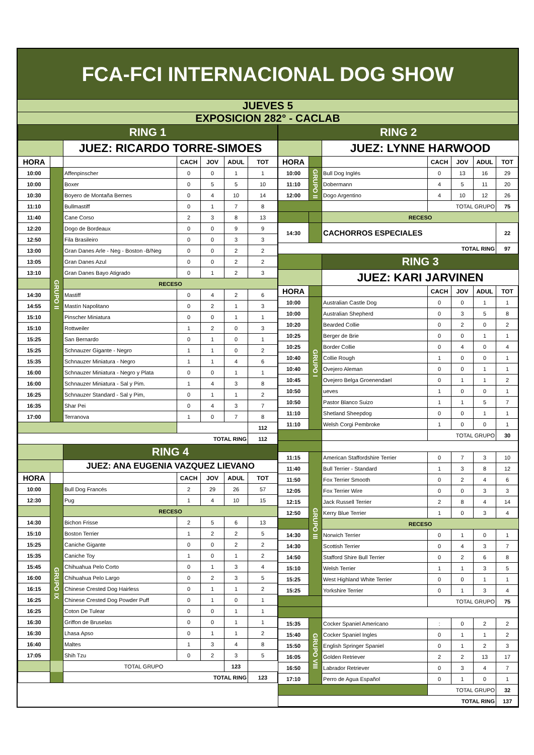FCA-FCI INTERNACIONAL DOG SHOW
JUEVES 5
EXPOSICION 282° - CACLAB
| RING 1 | | | | | | |
| | | JUEZ: RICARDO TORRE-SIMOES | | | | |
| HORA | | | CACH | JOV | ADUL | TOT |
| 10:00 | GRUPO II | Affenpinscher | 0 | 0 | 1 | 1 |
| 10:00 | | Boxer | 0 | 5 | 5 | 10 |
| 10:30 | | Boyero de Montaña Bernes | 0 | 4 | 10 | 14 |
| 11:10 | | Bullmastiff | 0 | 1 | 7 | 8 |
| 11:40 | | Cane Corso | 2 | 3 | 8 | 13 |
| 12:20 | | Dogo de Bordeaux | 0 | 0 | 9 | 9 |
| 12:50 | | Fila Brasileiro | 0 | 0 | 3 | 3 |
| 13:00 | | Gran Danes Arle - Neg - Boston -B/Neg | 0 | 0 | 2 | 2 |
| 13:05 | | Gran Danes Azul | 0 | 0 | 2 | 2 |
| 13:10 | | Gran Danes Bayo Atigrado | 0 | 1 | 2 | 3 |
| | | RECESO | | | | |
| 14:30 | | Mastiff | 0 | 4 | 2 | 6 |
| 14:55 | | Mastín Napolitano | 0 | 2 | 1 | 3 |
| 15:10 | | Pinscher Miniatura | 0 | 0 | 1 | 1 |
| 15:10 | | Rottweiler | 1 | 2 | 0 | 3 |
| 15:25 | | San Bernardo | 0 | 1 | 0 | 1 |
| 15:25 | | Schnauzer Gigante - Negro | 1 | 1 | 0 | 2 |
| 15:35 | | Schnauzer Miniatura - Negro | 1 | 1 | 4 | 6 |
| 16:00 | | Schnauzer Miniatura - Negro y Plata | 0 | 0 | 1 | 1 |
| 16:00 | | Schnauzer Miniatura - Sal y Pim. | 1 | 4 | 3 | 8 |
| 16:25 | | Schnauzer Standard - Sal y Pim, | 0 | 1 | 1 | 2 |
| 16:35 | | Shar Pei | 0 | 4 | 3 | 7 |
| 17:00 | | Terranova | 1 | 0 | 7 | 8 |
| | | | | | | 112 |
| TOTAL RING | | | | | | 112 |
| | | RING 4 | | | | |
| | | JUEZ: ANA EUGENIA VAZQUEZ LIEVANO | | | | |
| HORA | | | CACH | JOV | ADUL | TOT |
| 10:00 | GRUPO IX | Bull Dog Francés | 2 | 29 | 26 | 57 |
| 12:30 | | Pug | 1 | 4 | 10 | 15 |
| | | RECESO | | | | |
| 14:30 | | Bichon Frisse | 2 | 5 | 6 | 13 |
| 15:10 | | Boston Terrier | 1 | 2 | 2 | 5 |
| 15:25 | | Caniche Gigante | 0 | 0 | 2 | 2 |
| 15:35 | | Caniche Toy | 1 | 0 | 1 | 2 |
| 15:45 | | Chihuahua Pelo Corto | 0 | 1 | 3 | 4 |
| 16:00 | | Chihuahua Pelo Largo | 0 | 2 | 3 | 5 |
| 16:15 | | Chinese Crested Dog Hairless | 0 | 1 | 1 | 2 |
| 16:25 | | Chinese Crested Dog Powder Puff | 0 | 1 | 0 | 1 |
| 16:25 | | Coton De Tulear | 0 | 0 | 1 | 1 |
| 16:30 | | Griffon de Bruselas | 0 | 0 | 1 | 1 |
| 16:30 | | Lhasa Apso | 0 | 1 | 1 | 2 |
| 16:40 | | Maltes | 1 | 3 | 4 | 8 |
| 17:05 | | Shih Tzu | 0 | 2 | 3 | 5 |
| | | TOTAL GRUPO | | | 123 | |
| TOTAL RING | | | | | | 123 |
| RING 2 | | | | | | |
| | | JUEZ: LYNNE HARWOOD | | | | |
| HORA | | | CACH | JOV | ADUL | TOT |
| 10:00 | GRUPO II | Bull Dog Inglés | 0 | 13 | 16 | 29 |
| 11:10 | | Dobermann | 4 | 5 | 11 | 20 |
| 12:00 | | Dogo Argentino | 4 | 10 | 12 | 26 |
| | | | TOTAL GRUPO | | | 75 |
| | | RECESO | | | | |
| 14:30 | | CACHORROS ESPECIALES | | | | 22 |
| TOTAL RING | | | | | | 97 |
| | | RING 3 | | | | |
| | | JUEZ: KARI JARVINEN | | | | |
| HORA | | | CACH | JOV | ADUL | TOT |
| 10:00 | GRUPO I | Australian Castle Dog | 0 | 0 | 1 | 1 |
| 10:00 | | Australian Shepherd | 0 | 3 | 5 | 8 |
| 10:20 | | Bearded Collie | 0 | 2 | 0 | 2 |
| 10:25 | | Berger de Brie | 0 | 0 | 1 | 1 |
| 10:25 | | Border Collie | 0 | 4 | 0 | 4 |
| 10:40 | | Collie Rough | 1 | 0 | 0 | 1 |
| 10:40 | | Ovejero Aleman | 0 | 0 | 1 | 1 |
| 10:45 | | Ovejero Belga Groenendael | 0 | 1 | 1 | 2 |
| 10:50 | | ueves | 1 | 0 | 0 | 1 |
| 10:50 | | Pastor Blanco Suizo | 1 | 1 | 5 | 7 |
| 11:10 | | Shetland Sheepdog | 0 | 0 | 1 | 1 |
| 11:10 | | Welsh Corgi Pembroke | 1 | 0 | 0 | 1 |
| | | | TOTAL GRUPO | | | 30 |
| 11:15 | GRUPO III | American Staffordshire Terrier | 0 | 7 | 3 | 10 |
| 11:40 | | Bull Terrier - Standard | 1 | 3 | 8 | 12 |
| 11:50 | | Fox Terrier Smooth | 0 | 2 | 4 | 6 |
| 12:05 | | Fox Terrier Wire | 0 | 0 | 3 | 3 |
| 12:15 | | Jack Russell Terrier | 2 | 8 | 4 | 14 |
| 12:50 | | Kerry Blue Terrier | 1 | 0 | 3 | 4 |
| | | RECESO | | | | |
| 14:30 | | Norwich Terrier | 0 | 1 | 0 | 1 |
| 14:30 | | Scottish Terrier | 0 | 4 | 3 | 7 |
| 14:50 | | Stafford Shire Bull Terrier | 0 | 2 | 6 | 8 |
| 15:10 | | Welsh Terrier | 1 | 1 | 3 | 5 |
| 15:25 | | West Highland White Terrier | 0 | 0 | 1 | 1 |
| 15:25 | | Yorkshire Terrier | 0 | 1 | 3 | 4 |
| | | | TOTAL GRUPO | | | 75 |
| 15:35 | GRUPO VIII | Cocker Spaniel Americano | : | 0 | 2 | 2 |
| 15:40 | | Cocker Spaniel Ingles | 0 | 1 | 1 | 2 |
| 15:50 | | English Springer Spaniel | 0 | 1 | 2 | 3 |
| 16:05 | | Golden Retriever | 2 | 2 | 13 | 17 |
| 16:50 | | Labrador Retriever | 0 | 3 | 4 | 7 |
| 17:10 | | Perro de Agua Español | 0 | 1 | 0 | 1 |
| | | | TOTAL GRUPO | | | 32 |
| TOTAL RING | | | | | | 137 |